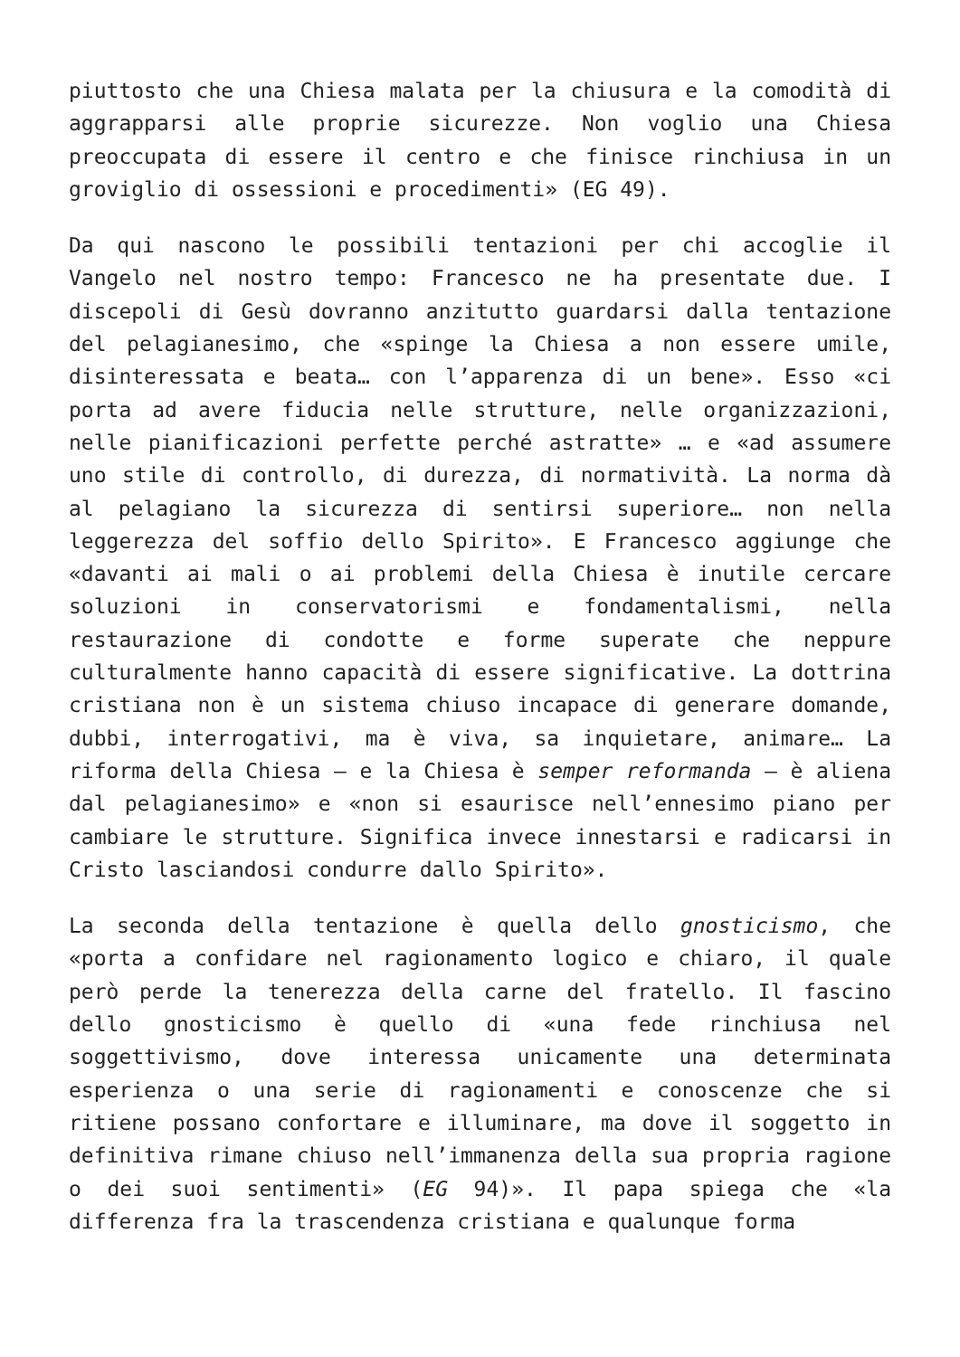piuttosto che una Chiesa malata per la chiusura e la comodità di aggrapparsi alle proprie sicurezze. Non voglio una Chiesa preoccupata di essere il centro e che finisce rinchiusa in un groviglio di ossessioni e procedimenti» (EG 49).
Da qui nascono le possibili tentazioni per chi accoglie il Vangelo nel nostro tempo: Francesco ne ha presentate due. I discepoli di Gesù dovranno anzitutto guardarsi dalla tentazione del pelagianesimo, che «spinge la Chiesa a non essere umile, disinteressata e beata… con l’apparenza di un bene». Esso «ci porta ad avere fiducia nelle strutture, nelle organizzazioni, nelle pianificazioni perfette perché astratte» … e «ad assumere uno stile di controllo, di durezza, di normatività. La norma dà al pelagiano la sicurezza di sentirsi superiore… non nella leggerezza del soffio dello Spirito». E Francesco aggiunge che «davanti ai mali o ai problemi della Chiesa è inutile cercare soluzioni in conservatorismi e fondamentalismi, nella restaurazione di condotte e forme superate che neppure culturalmente hanno capacità di essere significative. La dottrina cristiana non è un sistema chiuso incapace di generare domande, dubbi, interrogativi, ma è viva, sa inquietare, animare… La riforma della Chiesa – e la Chiesa è semper reformanda – è aliena dal pelagianesimo» e «non si esaurisce nell’ennesimo piano per cambiare le strutture. Significa invece innestarsi e radicarsi in Cristo lasciandosi condurre dallo Spirito».
La seconda della tentazione è quella dello gnosticismo, che «porta a confidare nel ragionamento logico e chiaro, il quale però perde la tenerezza della carne del fratello. Il fascino dello gnosticismo è quello di «una fede rinchiusa nel soggettivismo, dove interessa unicamente una determinata esperienza o una serie di ragionamenti e conoscenze che si ritiene possano confortare e illuminare, ma dove il soggetto in definitiva rimane chiuso nell’immanenza della sua propria ragione o dei suoi sentimenti» (EG 94)». Il papa spiega che «la differenza fra la trascendenza cristiana e qualunque forma